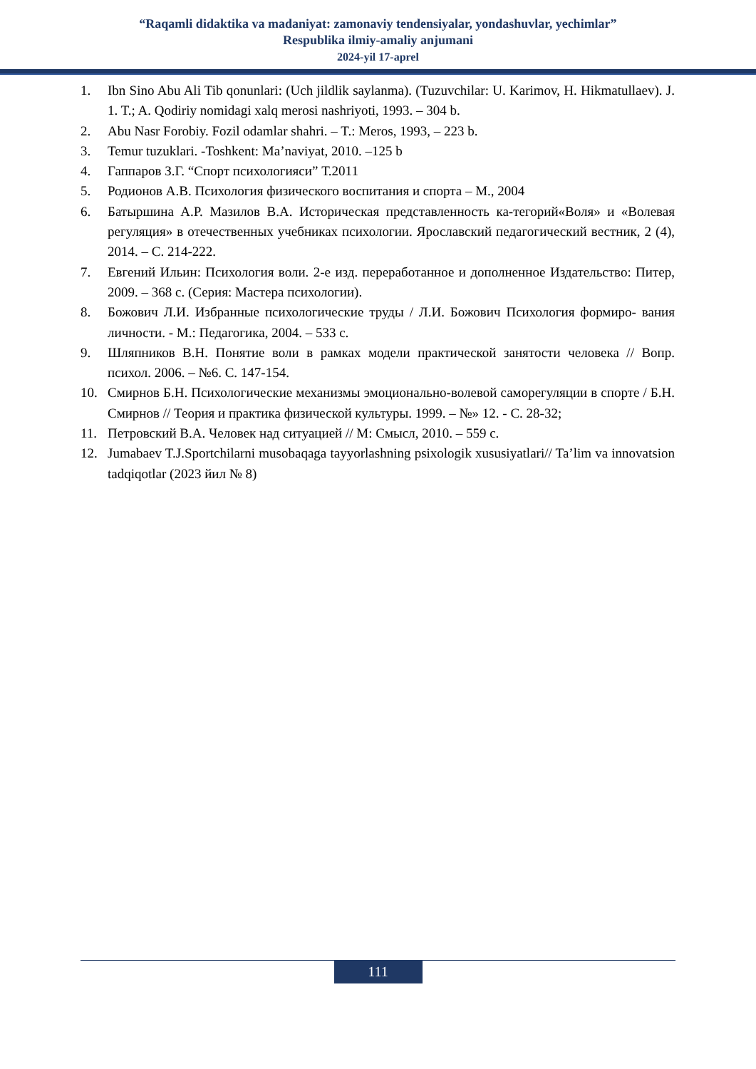“Raqamli didaktika va madaniyat: zamonaviy tendensiyalar, yondashuvlar, yechimlar”
Respublika ilmiy-amaliy anjumani
2024-yil 17-aprel
1. Ibn Sino Abu Ali Tib qonunlari: (Uch jildlik saylanma). (Tuzuvchilar: U. Karimov, H. Hikmatullaev). J. 1. T.; A. Qodiriy nomidagi xalq merosi nashriyoti, 1993. – 304 b.
2. Abu Nasr Forobiy. Fozil odamlar shahri. – T.: Meros, 1993, – 223 b.
3. Temur tuzuklari. -Toshkent: Ma’naviyat, 2010. –125 b
4. Гаппаров З.Г. “Спорт психологияси” Т.2011
5. Родионов А.В. Психология физического воспитания и спорта – М., 2004
6. Батыршина А.Р. Мазилов В.А. Историческая представленность ка-тегорий«Воля» и «Волевая регуляция» в отечественных учебниках психологии. Ярославский педагогический вестник, 2 (4), 2014. – С. 214-222.
7. Евгений Ильин: Психология воли. 2-е изд. переработанное и дополненное Издательство: Питер, 2009. – 368 с. (Серия: Мастера психологии).
8. Божович Л.И. Избранные психологические труды / Л.И. Божович Психология формиро- вания личности. - М.: Педагогика, 2004. – 533 с.
9. Шляпников В.Н. Понятие воли в рамках модели практической занятости человека // Вопр. психол. 2006. – №6. С. 147-154.
10. Смирнов Б.Н. Психологические механизмы эмоционально-волевой саморегуляции в спорте / Б.Н. Смирнов // Теория и практика физической культуры. 1999. – №» 12. - С. 28-32;
11. Петровский В.А. Человек над ситуацией // М: Смысл, 2010. – 559 с.
12. Jumabaev T.J.Sportchilarni musobaqaga tayyorlashning psixologik xususiyatlari// Ta’lim va innovatsion tadqiqotlar (2023 йил № 8)
111